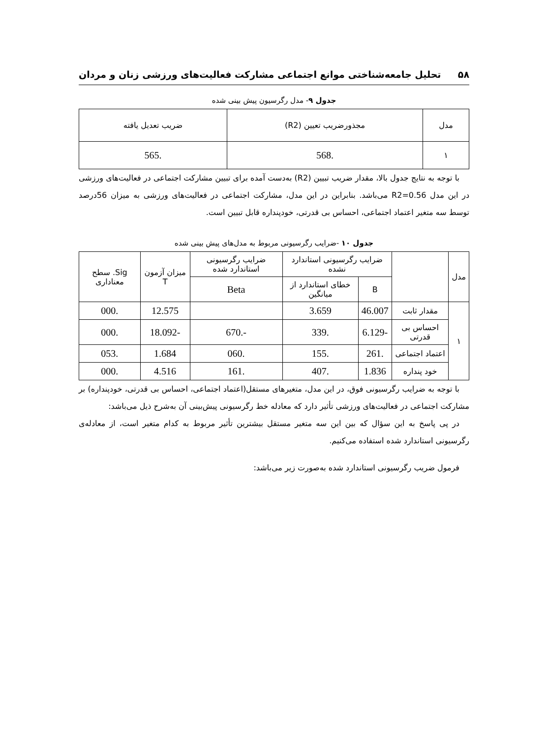۵۸ تحلیل جامعه‌شناختی موانع اجتماعی مشارکت فعالیت‌های ورزشی زنان و مردان
جدول ۹- مدل رگرسیون پیش بینی شده
| مدل | مجذورضریب تعیین (R2) | ضریب تعدیل یافته |
| --- | --- | --- |
| ۱ | .568 | .565 |
با توجه به نتایج جدول بالا، مقدار ضریب تبیین (R2) به‌دست آمده برای تبیین مشارکت اجتماعی در فعالیت‌های ورزشی در این مدل R2=0.56 می‌باشد. بنابراین در این مدل، مشارکت اجتماعی در فعالیت‌های ورزشی به میزان 56درصد توسط سه متغیر اعتماد اجتماعی، احساس بی قدرتی، خودپنداره قابل تبیین است.
جدول ۱۰ -ضرایب رگرسیونی مربوط به مدل‌های پیش بینی شده
| مدل | | ضرایب رگرسیونی استاندارد نشده | | ضرایب رگرسیونی استاندارد شده | میزان آزمون T | Sig. سطح معناداری |
| --- | --- | --- | --- | --- | --- | --- |
| | | B | خطای استاندارد از میانگین | Beta | | |
| ۱ | مقدار ثابت | 46.007 | 3.659 | | 12.575 | .000 |
| | احساس بی قدرتی | -6.129 | .339 | -.670 | -18.092 | .000 |
| | اعتماد اجتماعی | .261 | .155 | .060 | 1.684 | .053 |
| | خود پنداره | 1.836 | .407 | .161 | 4.516 | .000 |
با توجه به ضرایب رگرسیونی فوق، در این مدل، متغیرهای مستقل(اعتماد اجتماعی، احساس بی قدرتی، خودپنداره) بر مشارکت اجتماعی در فعالیت‌های ورزشی تأثیر دارد که معادله خط رگرسیونی پیش‌بینی آن به‌شرح ذیل می‌باشد:
در پی پاسخ به این سؤال که بین این سه متغیر مستقل بیشترین تأثیر مربوط به کدام متغیر است، از معادله‌ی رگرسیونی استاندارد شده استفاده می‌کنیم.
فرمول ضریب رگرسیونی استاندارد شده به‌صورت زیر می‌باشد: